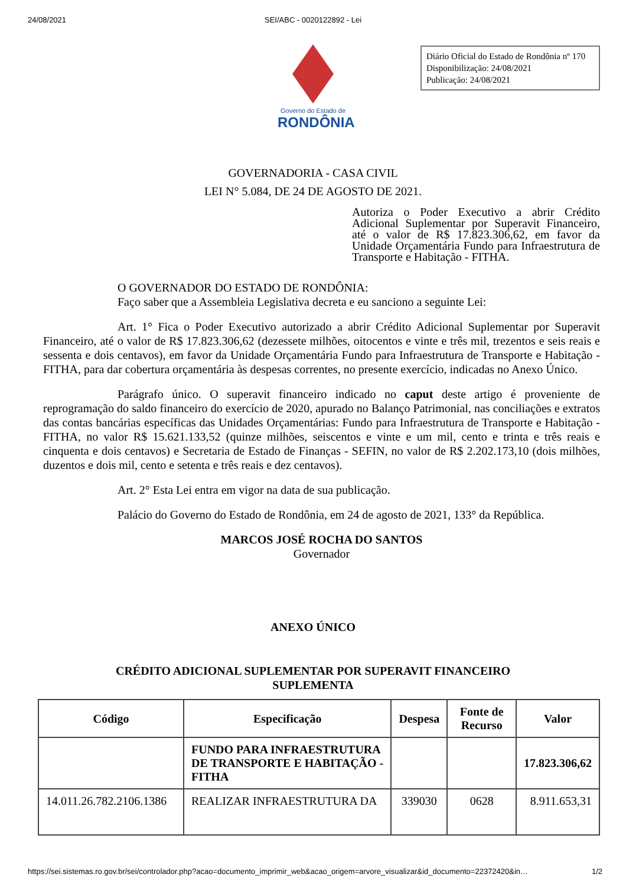24/08/2021 SEI/ABC - 0020122892 - Lei
Governo do Estado de
RONDÔNIA
Diário Oficial do Estado de Rondônia nº 170
Disponibilização: 24/08/2021
Publicação: 24/08/2021
GOVERNADORIA - CASA CIVIL
LEI N° 5.084, DE 24 DE AGOSTO DE 2021.
Autoriza o Poder Executivo a abrir Crédito Adicional Suplementar por Superavit Financeiro, até o valor de R$ 17.823.306,62, em favor da Unidade Orçamentária Fundo para Infraestrutura de Transporte e Habitação - FITHA.
O GOVERNADOR DO ESTADO DE RONDÔNIA:
Faço saber que a Assembleia Legislativa decreta e eu sanciono a seguinte Lei:
Art. 1° Fica o Poder Executivo autorizado a abrir Crédito Adicional Suplementar por Superavit Financeiro, até o valor de R$ 17.823.306,62 (dezessete milhões, oitocentos e vinte e três mil, trezentos e seis reais e sessenta e dois centavos), em favor da Unidade Orçamentária Fundo para Infraestrutura de Transporte e Habitação - FITHA, para dar cobertura orçamentária às despesas correntes, no presente exercício, indicadas no Anexo Único.
Parágrafo único. O superavit financeiro indicado no caput deste artigo é proveniente de reprogramação do saldo financeiro do exercício de 2020, apurado no Balanço Patrimonial, nas conciliações e extratos das contas bancárias específicas das Unidades Orçamentárias: Fundo para Infraestrutura de Transporte e Habitação - FITHA, no valor R$ 15.621.133,52 (quinze milhões, seiscentos e vinte e um mil, cento e trinta e três reais e cinquenta e dois centavos) e Secretaria de Estado de Finanças - SEFIN, no valor de R$ 2.202.173,10 (dois milhões, duzentos e dois mil, cento e setenta e três reais e dez centavos).
Art. 2° Esta Lei entra em vigor na data de sua publicação.
Palácio do Governo do Estado de Rondônia, em 24 de agosto de 2021, 133° da República.
MARCOS JOSÉ ROCHA DO SANTOS
Governador
ANEXO ÚNICO
CRÉDITO ADICIONAL SUPLEMENTAR POR SUPERAVIT FINANCEIRO
SUPLEMENTA
| Código | Especificação | Despesa | Fonte de Recurso | Valor |
| --- | --- | --- | --- | --- |
| | FUNDO PARA INFRAESTRUTURA DE TRANSPORTE E HABITAÇÃO - FITHA | | | 17.823.306,62 |
| 14.011.26.782.2106.1386 | REALIZAR INFRAESTRUTURA DA | 339030 | 0628 | 8.911.653,31 |
https://sei.sistemas.ro.gov.br/sei/controlador.php?acao=documento_imprimir_web&acao_origem=arvore_visualizar&id_documento=22372420&in… 1/2